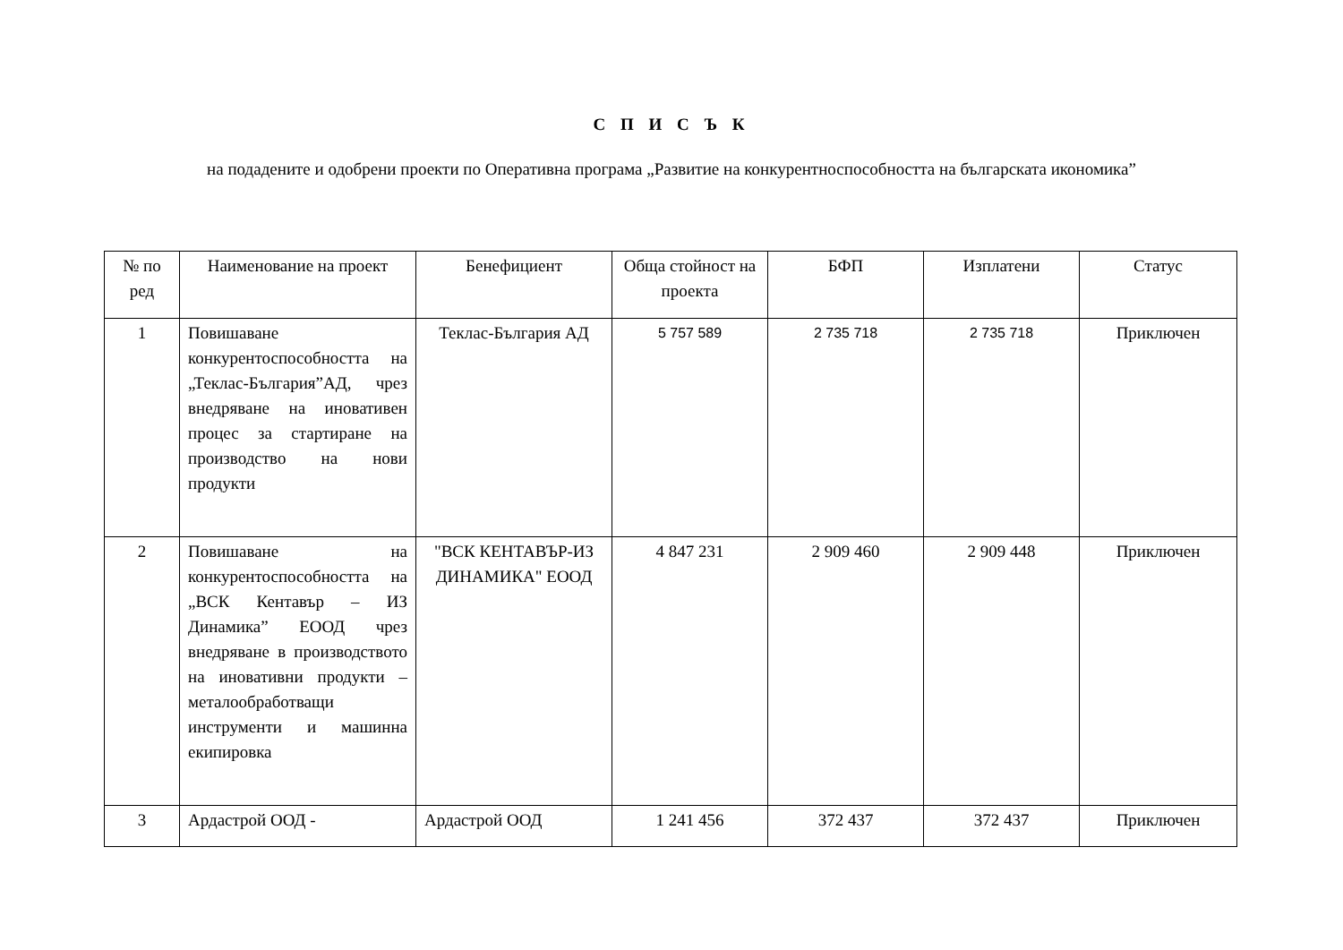С П И С Ъ К
на подадените и одобрени проекти по Оперативна програма „Развитие на конкурентноспособността на българската икономика”
| № по ред | Наименование на проект | Бенефициент | Обща стойност на проекта | БФП | Изплатени | Статус |
| --- | --- | --- | --- | --- | --- | --- |
| 1 | Повишаване конкурентоспособността на „Теклас-България”АД, чрез внедряване на иновативен процес за стартиране на производство на нови продукти | Теклас-България АД | 5 757 589 | 2 735 718 | 2 735 718 | Приключен |
| 2 | Повишаване на конкурентоспособността на „ВСК Кентавър – ИЗ Динамика” ЕООД чрез внедряване в производството на иновативни продукти – металообработващи инструменти и машинна екипировка | "ВСК КЕНТАВЪР-ИЗ ДИНАМИКА" ЕООД | 4 847 231 | 2 909 460 | 2 909 448 | Приключен |
| 3 | Ардастрой ООД - | Ардастрой ООД | 1 241 456 | 372 437 | 372 437 | Приключен |